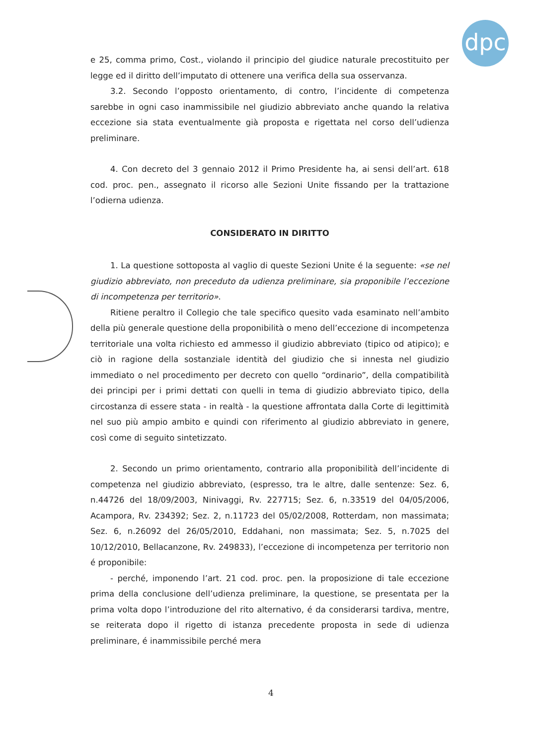dpc
e 25, comma primo, Cost., violando il principio del giudice naturale precostituito per legge ed il diritto dell’imputato di ottenere una verifica della sua osservanza.
3.2. Secondo l’opposto orientamento, di contro, l’incidente di competenza sarebbe in ogni caso inammissibile nel giudizio abbreviato anche quando la relativa eccezione sia stata eventualmente già proposta e rigettata nel corso dell’udienza preliminare.
4. Con decreto del 3 gennaio 2012 il Primo Presidente ha, ai sensi dell’art. 618 cod. proc. pen., assegnato il ricorso alle Sezioni Unite fissando per la trattazione l’odierna udienza.
CONSIDERATO IN DIRITTO
1. La questione sottoposta al vaglio di queste Sezioni Unite é la seguente: «se nel giudizio abbreviato, non preceduto da udienza preliminare, sia proponibile l’eccezione di incompetenza per territorio».
Ritiene peraltro il Collegio che tale specifico quesito vada esaminato nell’ambito della più generale questione della proponibilità o meno dell’eccezione di incompetenza territoriale una volta richiesto ed ammesso il giudizio abbreviato (tipico od atipico); e ciò in ragione della sostanziale identità del giudizio che si innesta nel giudizio immediato o nel procedimento per decreto con quello “ordinario”, della compatibilità dei principi per i primi dettati con quelli in tema di giudizio abbreviato tipico, della circostanza di essere stata - in realtà - la questione affrontata dalla Corte di legittimità nel suo più ampio ambito e quindi con riferimento al giudizio abbreviato in genere, così come di seguito sintetizzato.
2. Secondo un primo orientamento, contrario alla proponibilità dell’incidente di competenza nel giudizio abbreviato, (espresso, tra le altre, dalle sentenze: Sez. 6, n.44726 del 18/09/2003, Ninivaggi, Rv. 227715; Sez. 6, n.33519 del 04/05/2006, Acampora, Rv. 234392; Sez. 2, n.11723 del 05/02/2008, Rotterdam, non massimata; Sez. 6, n.26092 del 26/05/2010, Eddahani, non massimata; Sez. 5, n.7025 del 10/12/2010, Bellacanzone, Rv. 249833), l’eccezione di incompetenza per territorio non é proponibile:
- perché, imponendo l’art. 21 cod. proc. pen. la proposizione di tale eccezione prima della conclusione dell’udienza preliminare, la questione, se presentata per la prima volta dopo l’introduzione del rito alternativo, é da considerarsi tardiva, mentre, se reiterata dopo il rigetto di istanza precedente proposta in sede di udienza preliminare, é inammissibile perché mera
4